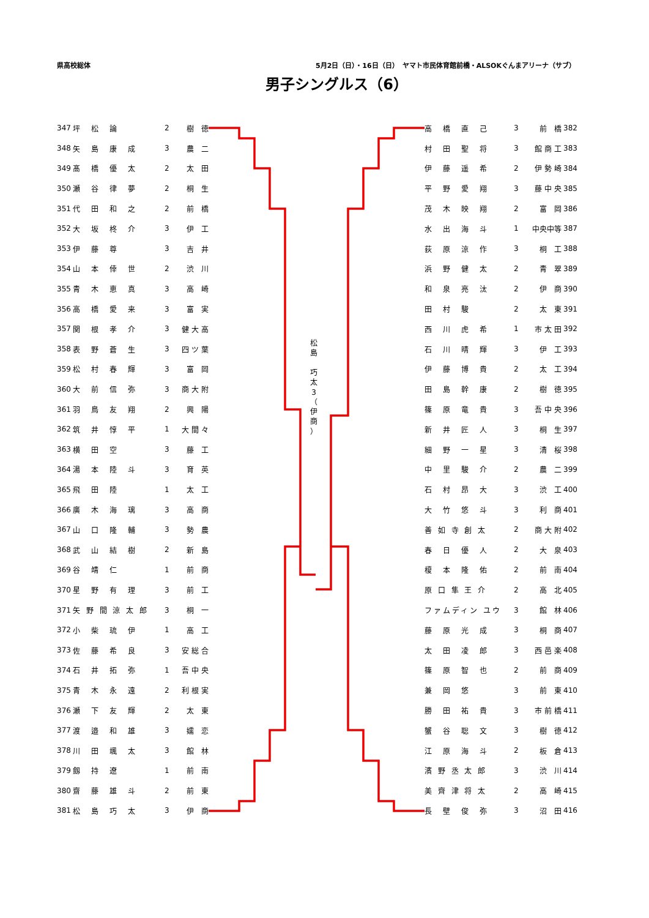県高校総体 5月2日（日）・16日（日）　ヤマト市民体育館前橋・ALSOKぐんまアリーナ（サブ）
男子シングルス（6）
| 347 | 坪 松 論 | 2 | 樹 徳 |
| 348 | 矢 島 康 成 | 3 | 農 二 |
| 349 | 髙 橋 優 太 | 2 | 太 田 |
| 350 | 瀬 谷 律 夢 | 2 | 桐 生 |
| 351 | 代 田 和 之 | 2 | 前 橋 |
| 352 | 大 坂 柊 介 | 3 | 伊 工 |
| 353 | 伊 藤 尊 | 3 | 吉 井 |
| 354 | 山 本 倖 世 | 2 | 渋 川 |
| 355 | 青 木 恵 真 | 3 | 高 崎 |
| 356 | 高 橋 愛 来 | 3 | 富 実 |
| 357 | 関 根 孝 介 | 3 | 健 大 高 |
| 358 | 表 野 蒼 生 | 3 | 四 ツ 葉 |
| 359 | 松 村 春 輝 | 3 | 富 岡 |
| 360 | 大 前 信 弥 | 3 | 商 大 附 |
| 361 | 羽 鳥 友 翔 | 2 | 興 陽 |
| 362 | 筑 井 惇 平 | 1 | 大 間 々 |
| 363 | 横 田 空 | 3 | 藤 工 |
| 364 | 湯 本 陸 斗 | 3 | 育 英 |
| 365 | 飛 田 陸 | 1 | 太 工 |
| 366 | 廣 木 海 璃 | 3 | 高 商 |
| 367 | 山 口 隆 輔 | 3 | 勢 農 |
| 368 | 武 山 結 樹 | 2 | 新 島 |
| 369 | 谷 靖 仁 | 1 | 前 商 |
| 370 | 星 野 有 理 | 3 | 前 工 |
| 371 | 矢 野 間 涼 太 郎 | 3 | 桐 一 |
| 372 | 小 柴 琉 伊 | 1 | 高 工 |
| 373 | 佐 藤 希 良 | 3 | 安 総 合 |
| 374 | 石 井 拓 弥 | 1 | 吾 中 央 |
| 375 | 青 木 永 遠 | 2 | 利 根 実 |
| 376 | 瀬 下 友 輝 | 2 | 太 東 |
| 377 | 渡 邉 和 雄 | 3 | 嬬 恋 |
| 378 | 川 田 颯 太 | 3 | 館 林 |
| 379 | 劔 持 遼 | 1 | 前 南 |
| 380 | 齋 藤 雄 斗 | 2 | 前 東 |
| 381 | 松 島 巧 太 | 3 | 伊 商 |
松
島
巧
太
3
（
伊
商
）
| 高 橋 直 己 | 3 | 前 橋 | 382 |
| 村 田 聖 将 | 3 | 館 商 工 | 383 |
| 伊 藤 遥 希 | 2 | 伊 勢 崎 | 384 |
| 平 野 愛 翔 | 3 | 藤 中 央 | 385 |
| 茂 木 映 翔 | 2 | 富 岡 | 386 |
| 水 出 海 斗 | 1 | 中央中等 | 387 |
| 荻 原 涼 作 | 3 | 桐 工 | 388 |
| 浜 野 健 太 | 2 | 青 翠 | 389 |
| 和 泉 亮 汰 | 2 | 伊 商 | 390 |
| 田 村 駿 | 2 | 太 東 | 391 |
| 西 川 虎 希 | 1 | 市 太 田 | 392 |
| 石 川 晴 輝 | 3 | 伊 工 | 393 |
| 伊 藤 博 貴 | 2 | 太 工 | 394 |
| 田 島 幹 康 | 2 | 樹 徳 | 395 |
| 篠 原 竜 貴 | 3 | 吾 中 央 | 396 |
| 新 井 匠 人 | 3 | 桐 生 | 397 |
| 細 野 一 星 | 3 | 清 桜 | 398 |
| 中 里 駿 介 | 2 | 農 二 | 399 |
| 石 村 昂 大 | 3 | 渋 工 | 400 |
| 大 竹 悠 斗 | 3 | 利 商 | 401 |
| 善 如 寺 創 太 | 2 | 商 大 附 | 402 |
| 春 日 優 人 | 2 | 大 泉 | 403 |
| 榎 本 隆 佑 | 2 | 前 南 | 404 |
| 原 口 隼 王 介 | 2 | 高 北 | 405 |
| ファムディン ユウ | 3 | 館 林 | 406 |
| 藤 原 光 成 | 3 | 桐 商 | 407 |
| 太 田 凌 郎 | 3 | 西 邑 楽 | 408 |
| 篠 原 智 也 | 2 | 前 商 | 409 |
| 兼 岡 悠 | 3 | 前 東 | 410 |
| 勝 田 祐 貴 | 3 | 市 前 橋 | 411 |
| 蟹 谷 聡 文 | 3 | 樹 徳 | 412 |
| 江 原 海 斗 | 2 | 板 倉 | 413 |
| 濱 野 丞 太 郎 | 3 | 渋 川 | 414 |
| 美 齊 津 将 太 | 2 | 高 崎 | 415 |
| 長 壁 俊 弥 | 3 | 沼 田 | 416 |